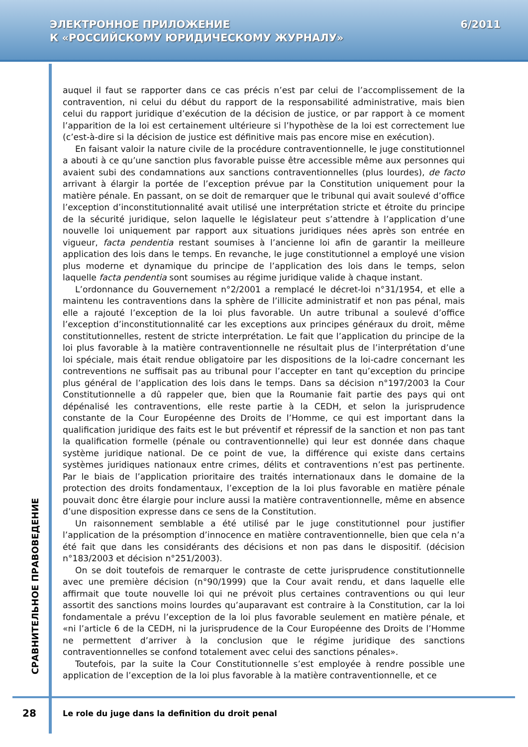ЭЛЕКТРОННОЕ ПРИЛОЖЕНИЕ
К «РОССИЙСКОМУ ЮРИДИЧЕСКОМУ ЖУРНАЛУ»
6/2011
СРАВНИТЕЛЬНОЕ ПРАВОВЕДЕНИЕ
auquel il faut se rapporter dans ce cas précis n’est par celui de l’accomplissement de la contravention, ni celui du début du rapport de la responsabilité administrative, mais bien celui du rapport juridique d’exécution de la décision de justice, or par rapport à ce moment l’apparition de la loi est certainement ultérieure si l’hypothèse de la loi est correctement lue (c’est-à-dire si la décision de justice est définitive mais pas encore mise en exécution).
En faisant valoir la nature civile de la procédure contraventionnelle, le juge constitutionnel a abouti à ce qu’une sanction plus favorable puisse être accessible même aux personnes qui avaient subi des condamnations aux sanctions contraventionnelles (plus lourdes), de facto arrivant à élargir la portée de l’exception prévue par la Constitution uniquement pour la matière pénale. En passant, on se doit de remarquer que le tribunal qui avait soulevé d’office l’exception d’inconstitutionnalité avait utilisé une interprétation stricte et étroite du principe de la sécurité juridique, selon laquelle le législateur peut s’attendre à l’application d’une nouvelle loi uniquement par rapport aux situations juridiques nées après son entrée en vigueur, facta pendentia restant soumises à l’ancienne loi afin de garantir la meilleure application des lois dans le temps. En revanche, le juge constitutionnel a employé une vision plus moderne et dynamique du principe de l’application des lois dans le temps, selon laquelle facta pendentia sont soumises au régime juridique valide à chaque instant.
L’ordonnance du Gouvernement n°2/2001 a remplacé le décret-loi n°31/1954, et elle a maintenu les contraventions dans la sphère de l’illicite administratif et non pas pénal, mais elle a rajouté l’exception de la loi plus favorable. Un autre tribunal a soulevé d’office l’exception d’inconstitutionnalité car les exceptions aux principes généraux du droit, même constitutionnelles, restent de stricte interprétation. Le fait que l’application du principe de la loi plus favorable à la matière contraventionnelle ne résultait plus de l’interprétation d’une loi spéciale, mais était rendue obligatoire par les dispositions de la loi-cadre concernant les contreventions ne suffisait pas au tribunal pour l’accepter en tant qu’exception du principe plus général de l’application des lois dans le temps. Dans sa décision n°197/2003 la Cour Constitutionnelle a dû rappeler que, bien que la Roumanie fait partie des pays qui ont dépénalisé les contraventions, elle reste partie à la CEDH, et selon la jurisprudence constante de la Cour Européenne des Droits de l’Homme, ce qui est important dans la qualification juridique des faits est le but préventif et répressif de la sanction et non pas tant la qualification formelle (pénale ou contraventionnelle) qui leur est donnée dans chaque système juridique national. De ce point de vue, la différence qui existe dans certains systèmes juridiques nationaux entre crimes, délits et contraventions n’est pas pertinente. Par le biais de l’application prioritaire des traités internationaux dans le domaine de la protection des droits fondamentaux, l’exception de la loi plus favorable en matière pénale pouvait donc être élargie pour inclure aussi la matière contraventionnelle, même en absence d’une disposition expresse dans ce sens de la Constitution.
Un raisonnement semblable a été utilisé par le juge constitutionnel pour justifier l’application de la présomption d’innocence en matière contraventionnelle, bien que cela n’a été fait que dans les considérants des décisions et non pas dans le dispositif. (décision n°183/2003 et décision n°251/2003).
On se doit toutefois de remarquer le contraste de cette jurisprudence constitutionnelle avec une première décision (n°90/1999) que la Cour avait rendu, et dans laquelle elle affirmait que toute nouvelle loi qui ne prévoit plus certaines contraventions ou qui leur assortit des sanctions moins lourdes qu’auparavant est contraire à la Constitution, car la loi fondamentale a prévu l’exception de la loi plus favorable seulement en matière pénale, et «ni l’article 6 de la CEDH, ni la jurisprudence de la Cour Européenne des Droits de l’Homme ne permettent d’arriver à la conclusion que le régime juridique des sanctions contraventionnelles se confond totalement avec celui des sanctions pénales».
Toutefois, par la suite la Cour Constitutionnelle s’est employée à rendre possible une application de l’exception de la loi plus favorable à la matière contraventionnelle, et ce
28
Le role du juge dans la definition du droit penal